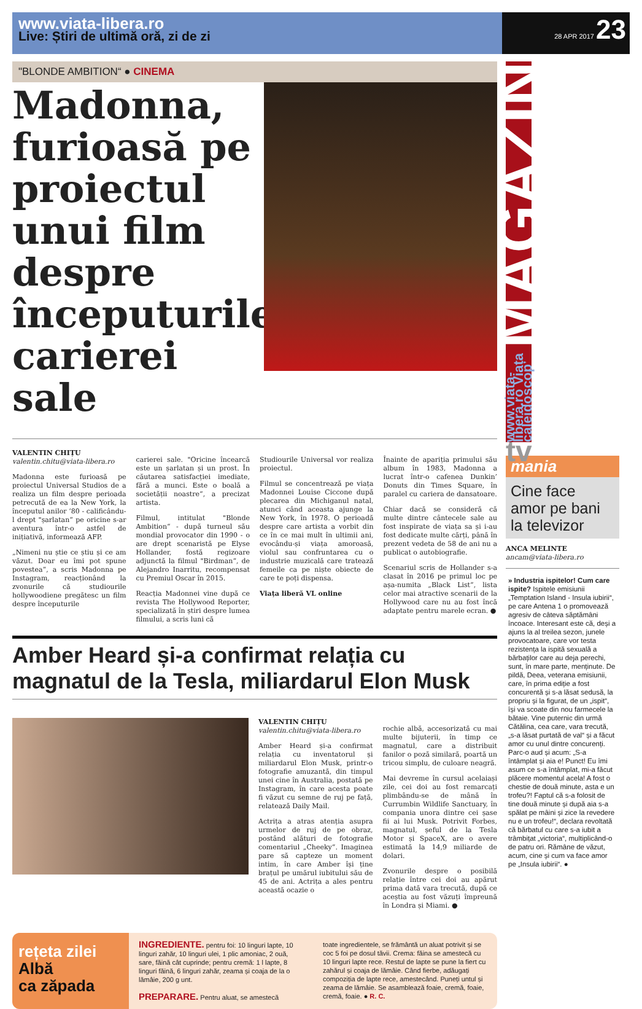www.viata-libera.ro
Live: Știri de ultimă oră, zi de zi
28 APR 2017 23
"BLONDE AMBITION“ ● CINEMA
Madonna, furioasă pe proiectul unui film despre începuturile carierei sale
VALENTIN CHIȚU
valentin.chitu@viata-libera.ro
Madonna este furioasă pe proiectul Universal Studios de a realiza un film despre perioada petrecută de ea la New York, la începutul anilor ‘80 - calificându-l drept "șarlatan“ pe oricine s-ar aventura într-o astfel de inițiativă, informează AFP.
„Nimeni nu știe ce știu și ce am văzut. Doar eu îmi pot spune povestea“, a scris Madonna pe Instagram, reacționând la zvonurile că studiourile hollywoodiene pregătesc un film despre începuturile
carierei sale. "Oricine încearcă este un șarlatan și un prost. În căutarea satisfacției imediate, fără a munci. Este o boală a societății noastre“, a precizat artista.
Filmul, intitulat "Blonde Ambition“ - după turneul său mondial provocator din 1990 - o are drept scenaristă pe Elyse Hollander, fostă regizoare adjunctă la filmul "Birdman“, de Alejandro Inarritu, recompensat cu Premiul Oscar în 2015.
Reacția Madonnei vine după ce revista The Hollywood Reporter, specializată în știri despre lumea filmului, a scris luni că
Studiourile Universal vor realiza proiectul.
Filmul se concentrează pe viața Madonnei Louise Ciccone după plecarea din Michiganul natal, atunci când aceasta ajunge la New York, în 1978. O perioadă despre care artista a vorbit din ce în ce mai mult în ultimii ani, evocându-și viața amoroasă, violul sau confruntarea cu o industrie muzicală care tratează femeile ca pe niște obiecte de care te poți dispensa.
Viața liberă VL online
Înainte de apariția primului său album în 1983, Madonna a lucrat într-o cafenea Dunkin’ Donuts din Times Square, în paralel cu cariera de dansatoare.
Chiar dacă se consideră că multe dintre cântecele sale au fost inspirate de viața sa și i-au fost dedicate multe cărți, până în prezent vedeta de 58 de ani nu a publicat o autobiografie.
Scenariul scris de Hollander s-a clasat în 2016 pe primul loc pe așa-numita „Black List“, lista celor mai atractive scenarii de la Hollywood care nu au fost încă adaptate pentru marele ecran. ●
Amber Heard și-a confirmat relația cu magnatul de la Tesla, miliardarul Elon Musk
VALENTIN CHIȚU
valentin.chitu@viata-libera.ro
Amber Heard și-a confirmat relația cu inventatorul și miliardarul Elon Musk, printr-o fotografie amuzantă, din timpul unei cine în Australia, postată pe Instagram, în care acesta poate fi văzut cu semne de ruj pe față, relatează Daily Mail.
Actrița a atras atenția asupra urmelor de ruj de pe obraz, postând alături de fotografie comentariul „Cheeky“. Imaginea pare să capteze un moment intim, în care Amber își ține brațul pe umărul iubitului său de 45 de ani. Actrița a ales pentru această ocazie o
rochie albă, accesorizată cu mai multe bijuterii, în timp ce magnatul, care a distribuit fanilor o poză similară, poartă un tricou simplu, de culoare neagră.
Mai devreme în cursul acelaiași zile, cei doi au fost remarcați plimbându-se de mână în Currumbin Wildlife Sanctuary, în compania unora dintre cei șase fii ai lui Musk. Potrivit Forbes, magnatul, șeful de la Tesla Motor și SpaceX, are o avere estimată la 14,9 miliarde de dolari.
Zvonurile despre o posibilă relație între cei doi au apărut prima dată vara trecută, după ce aceștia au fost văzuți împreună în Londra și Miami. ●
rețeta zilei
Albă
ca zăpada
INGREDIENTE. pentru foi: 10 linguri lapte, 10 linguri zahăr, 10 linguri ulei, 1 plic amoniac, 2 ouă, sare, făină cât cuprinde; pentru cremă: 1 l lapte, 8 linguri făină, 6 linguri zahăr, zeama și coaja de la o lămâie, 200 g unt.
PREPARARE. Pentru aluat, se amestecă
toate ingredientele, se frământă un aluat potrivit și se coc 5 foi pe dosul tăvii. Crema: făina se amestecă cu 10 linguri lapte rece. Restul de lapte se pune la fiert cu zahărul și coaja de lămâie. Când fierbe, adăugați compoziția de lapte rece, amestecând. Puneți untul și zeama de lămâie. Se asamblează foaie, cremă, foaie, cremă, foaie. ● R. C.
www.viata-libera.ro Viața caleidoscop MAGAZIN
tv
mania
Cine face amor pe bani la televizor
ANCA MELINTE
ancam@viata-libera.ro
» Industria ispitelor! Cum care ispite? Ispitele emisiunii „Temptation Island - Insula iubirii“, pe care Antena 1 o promovează agresiv de câteva săptămâni încoace. Interesant este că, deși a ajuns la al treilea sezon, junele provocatoare, care vor testa rezistența la ispită sexuală a bărbaților care au deja perechi, sunt, în mare parte, menținute. De pildă, Deea, veterana emisiunii, care, în prima ediție a fost concurentă și s-a lăsat sedusă, la propriu și la figurat, de un „ispit“, își va scoate din nou farmecele la bătaie. Vine puternic din urmă Cătălina, cea care, vara trecută, „s-a lăsat purtată de val“ și a făcut amor cu unul dintre concurenți. Parc-o aud și acum: „S-a întâmplat și aia e! Punct! Eu îmi asum ce s-a întâmplat, mi-a făcut plăcere momentul acela! A fost o chestie de două minute, asta e un trofeu?! Faptul că s-a folosit de tine două minute și după aia s-a spălat pe mâini și zice la revedere nu e un trofeu!“, declara revoltată că bărbatul cu care s-a iubit a trâmbițat „victoria“, multiplicând-o de patru ori. Rămâne de văzut, acum, cine și cum va face amor pe „Insula iubirii“. ●